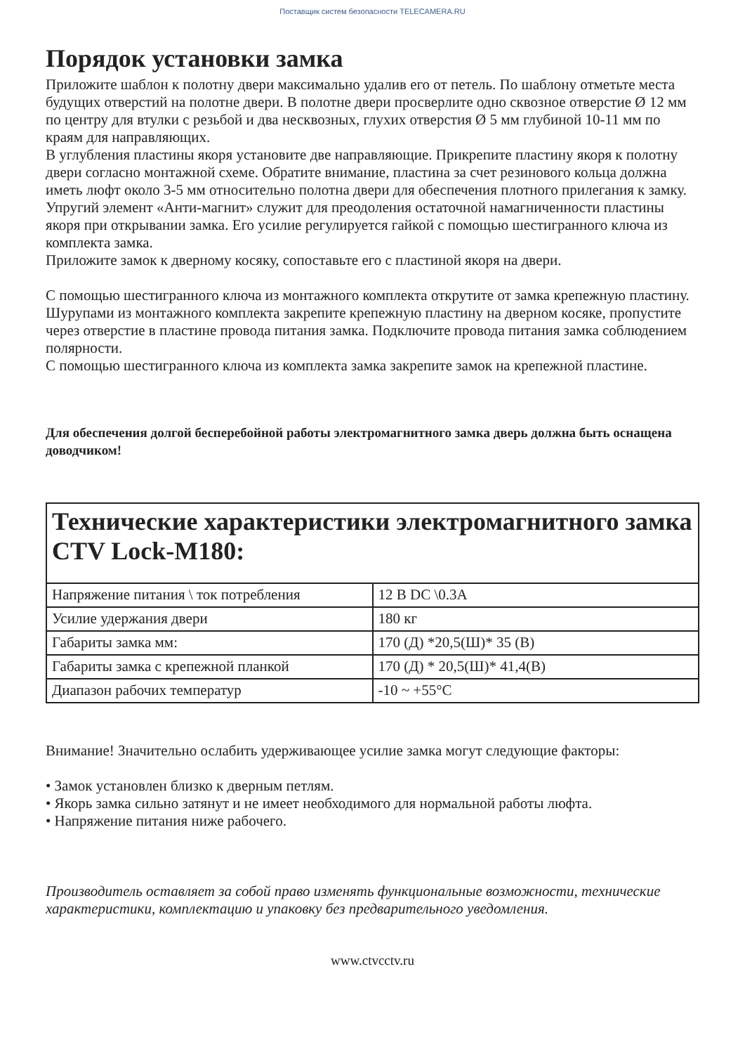Поставщик систем безопасности TELECAMERA.RU
Порядок установки замка
Приложите шаблон к полотну двери максимально удалив его от петель. По шаблону отметьте места будущих отверстий на полотне двери. В полотне двери просверлите одно сквозное отверстие Ø 12 мм по центру для втулки с резьбой и два несквозных, глухих отверстия Ø 5 мм глубиной 10-11 мм по краям для направляющих.
В углубления пластины якоря установите две направляющие. Прикрепите пластину якоря к полотну двери согласно монтажной схеме. Обратите внимание, пластина за счет резинового кольца должна иметь люфт около 3-5 мм относительно полотна двери для обеспечения плотного прилегания к замку.
Упругий элемент «Анти-магнит» служит для преодоления остаточной намагниченности пластины якоря при открывании замка. Его усилие регулируется гайкой с помощью шестигранного ключа из комплекта замка.
Приложите замок к дверному косяку, сопоставьте его с пластиной якоря на двери.
С помощью шестигранного ключа из монтажного комплекта открутите от замка крепежную пластину. Шурупами из монтажного комплекта закрепите крепежную пластину на дверном косяке, пропустите через отверстие в пластине провода питания замка. Подключите провода питания замка соблюдением полярности.
С помощью шестигранного ключа из комплекта замка закрепите замок на крепежной пластине.
Для обеспечения долгой бесперебойной работы электромагнитного замка дверь должна быть оснащена доводчиком!
| Технические характеристики электромагнитного замка CTV Lock-M180: | |
| --- | --- |
| Напряжение питания \ ток потребления | 12 В DC \0.3A |
| Усилие удержания двери | 180 кг |
| Габариты замка мм: | 170 (Д) *20,5(Ш)* 35 (В) |
| Габариты замка с крепежной планкой | 170 (Д) * 20,5(Ш)* 41,4(В) |
| Диапазон рабочих температур | -10 ~ +55°C |
Внимание! Значительно ослабить удерживающее усилие замка могут следующие факторы:
• Замок установлен близко к дверным петлям.
• Якорь замка сильно затянут и не имеет необходимого для нормальной работы люфта.
• Напряжение питания ниже рабочего.
Производитель оставляет за собой право изменять функциональные возможности, технические характеристики, комплектацию и упаковку без предварительного уведомления.
www.ctvcctv.ru